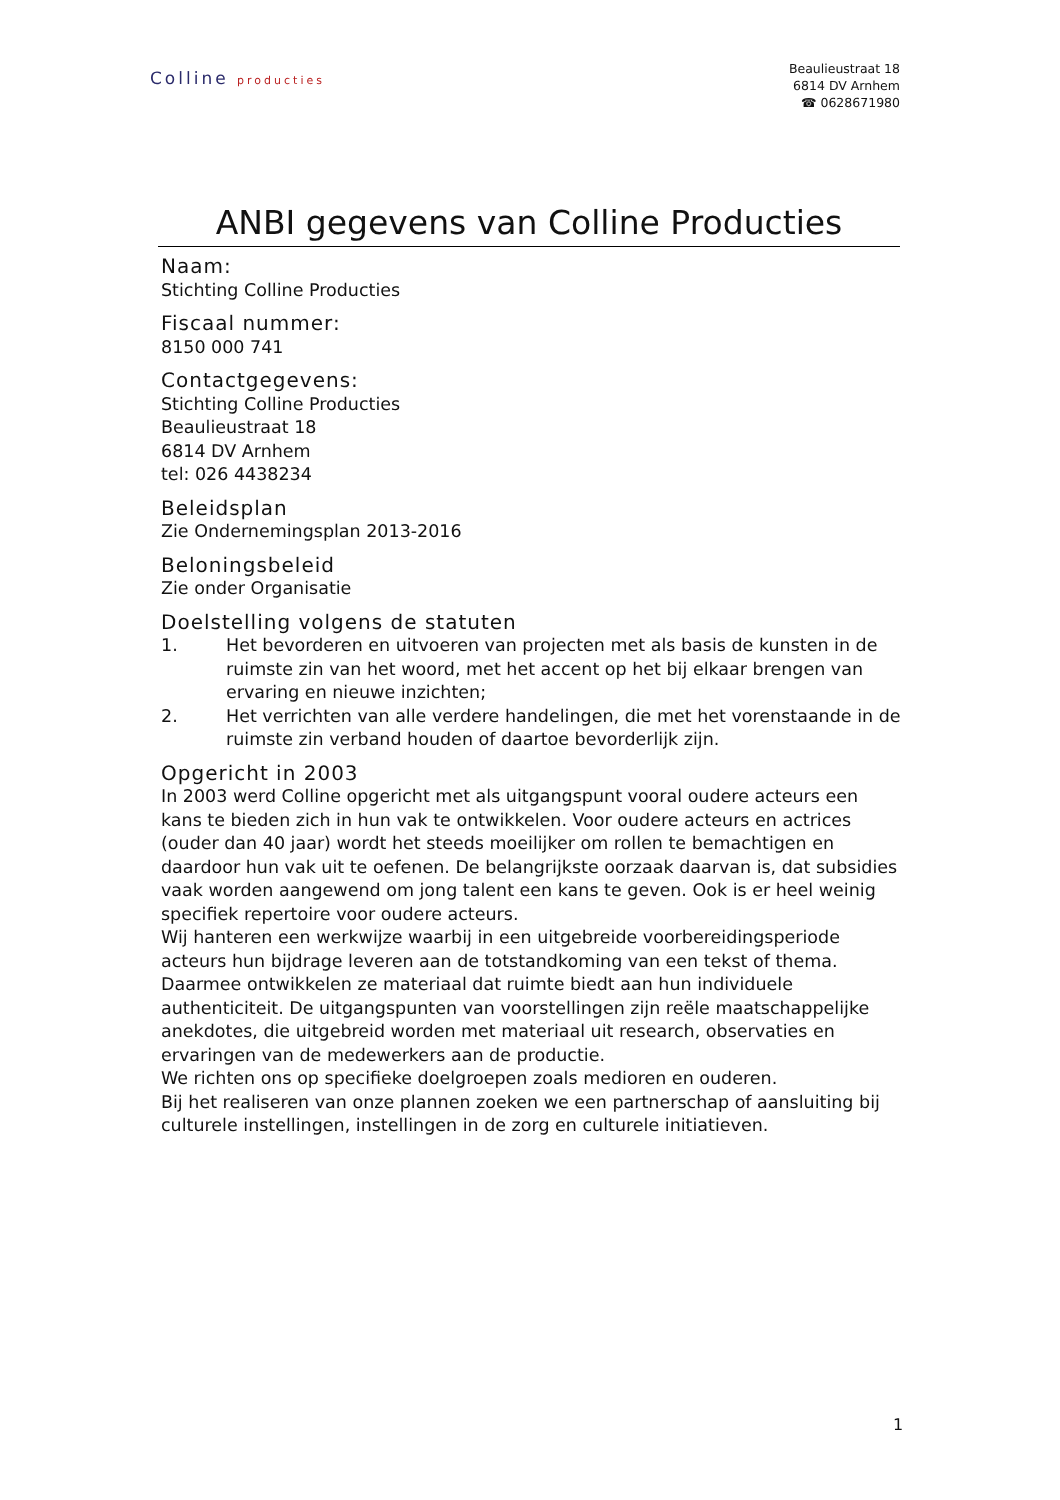Colline producties
Beaulieustraat 18
6814 DV Arnhem
☎ 0628671980
ANBI gegevens van Colline Producties
Naam:
Stichting Colline Producties
Fiscaal nummer:
8150 000 741
Contactgegevens:
Stichting Colline Producties
Beaulieustraat 18
6814 DV Arnhem
tel: 026 4438234
Beleidsplan
Zie Ondernemingsplan 2013-2016
Beloningsbeleid
Zie onder Organisatie
Doelstelling volgens de statuten
1. Het bevorderen en uitvoeren van projecten met als basis de kunsten in de ruimste zin van het woord, met het accent op het bij elkaar brengen van ervaring en nieuwe inzichten;
2. Het verrichten van alle verdere handelingen, die met het vorenstaande in de ruimste zin verband houden of daartoe bevorderlijk zijn.
Opgericht in 2003
In 2003 werd Colline opgericht met als uitgangspunt vooral oudere acteurs een kans te bieden zich in hun vak te ontwikkelen. Voor oudere acteurs en actrices (ouder dan 40 jaar) wordt het steeds moeilijker om rollen te bemachtigen en daardoor hun vak uit te oefenen. De belangrijkste oorzaak daarvan is, dat subsidies vaak worden aangewend om jong talent een kans te geven. Ook is er heel weinig specifiek repertoire voor oudere acteurs.
Wij hanteren een werkwijze waarbij in een uitgebreide voorbereidingsperiode acteurs hun bijdrage leveren aan de totstandkoming van een tekst of thema. Daarmee ontwikkelen ze materiaal dat ruimte biedt aan hun individuele authenticiteit. De uitgangspunten van voorstellingen zijn reële maatschappelijke anekdotes, die uitgebreid worden met materiaal uit research, observaties en ervaringen van de medewerkers aan de productie.
We richten ons op specifieke doelgroepen zoals medioren en ouderen.
Bij het realiseren van onze plannen zoeken we een partnerschap of aansluiting bij culturele instellingen, instellingen in de zorg en culturele initiatieven.
1